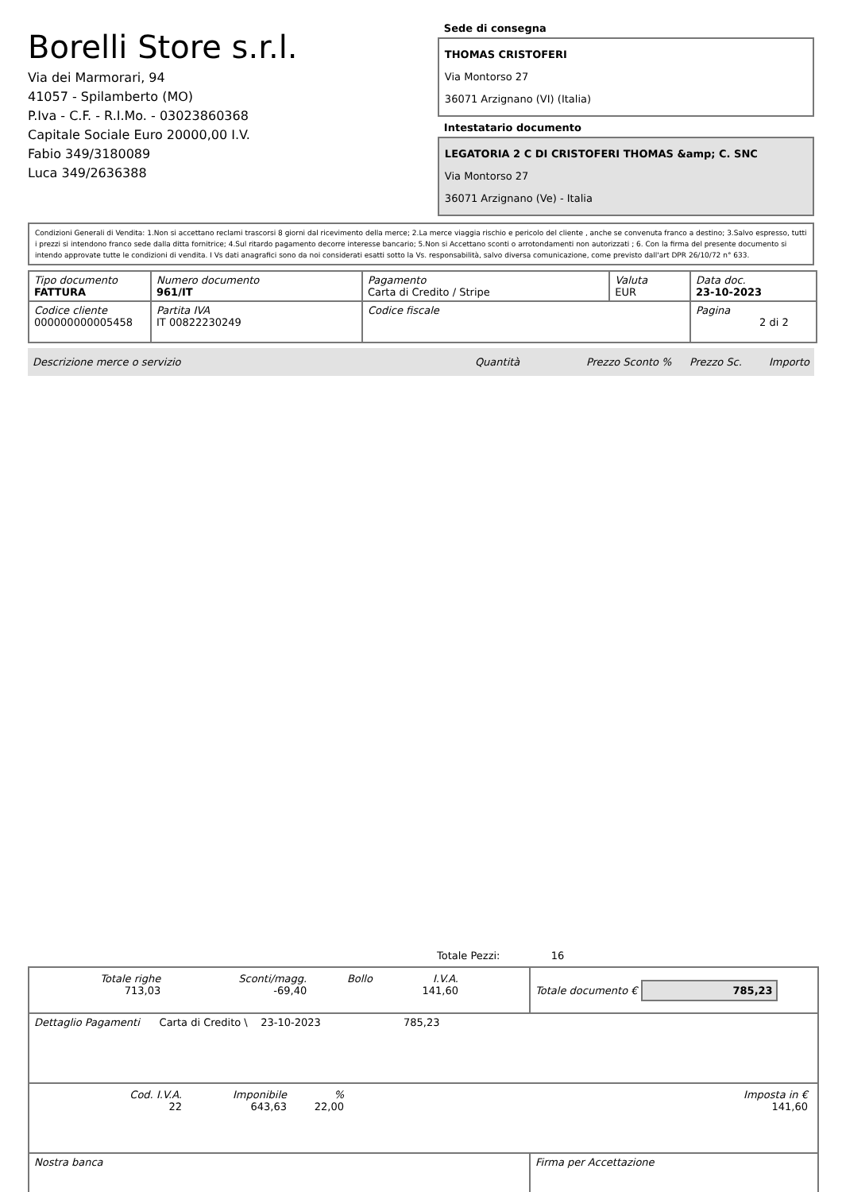Borelli Store s.r.l.
Via dei Marmorari, 94
41057 - Spilamberto (MO)
P.Iva - C.F. - R.I.Mo. - 03023860368
Capitale Sociale Euro 20000,00 I.V.
Fabio 349/3180089
Luca 349/2636388
Sede di consegna
THOMAS CRISTOFERI
Via Montorso 27
36071 Arzignano (VI) (Italia)
Intestatario documento
LEGATORIA 2 C DI CRISTOFERI THOMAS &amp; C. SNC
Via Montorso 27
36071 Arzignano (Ve) - Italia
Condizioni Generali di Vendita: 1.Non si accettano reclami trascorsi 8 giorni dal ricevimento della merce; 2.La merce viaggia rischio e pericolo del cliente , anche se convenuta franco a destino; 3.Salvo espresso, tutti i prezzi si intendono franco sede dalla ditta fornitrice; 4.Sul ritardo pagamento decorre interesse bancario; 5.Non si Accettano sconti o arrotondamenti non autorizzati ; 6. Con la firma del presente documento si intendo approvate tutte le condizioni di vendita. I Vs dati anagrafici sono da noi considerati esatti sotto la Vs. responsabilità, salvo diversa comunicazione, come previsto dall'art DPR 26/10/72 n° 633.
| Tipo documento FATTURA | Numero documento 961/IT | Pagamento Carta di Credito / Stripe | Valuta EUR | Data doc. 23-10-2023 |
| Codice cliente 000000000005458 | Partita IVA IT 00822230249 | Codice fiscale | | Pagina 2 di 2 |
Descrizione merce o servizio Quantità Prezzo Sconto % Prezzo Sc. Importo
Totale Pezzi: 16
| / Totale righe 713,03 / Sconti/magg. -69,40 / Bollo / I.V.A. 141,60 / | Totale documento € 785,23 |
| Dettaglio Pagamenti Carta di Credito \ 23-10-2023 785,23 | |
| / Cod. I.V.A. 22 / Imponibile 643,63 / % 22,00 / Imposta in € 141,60 / | |
| Nostra banca | Firma per Accettazione |